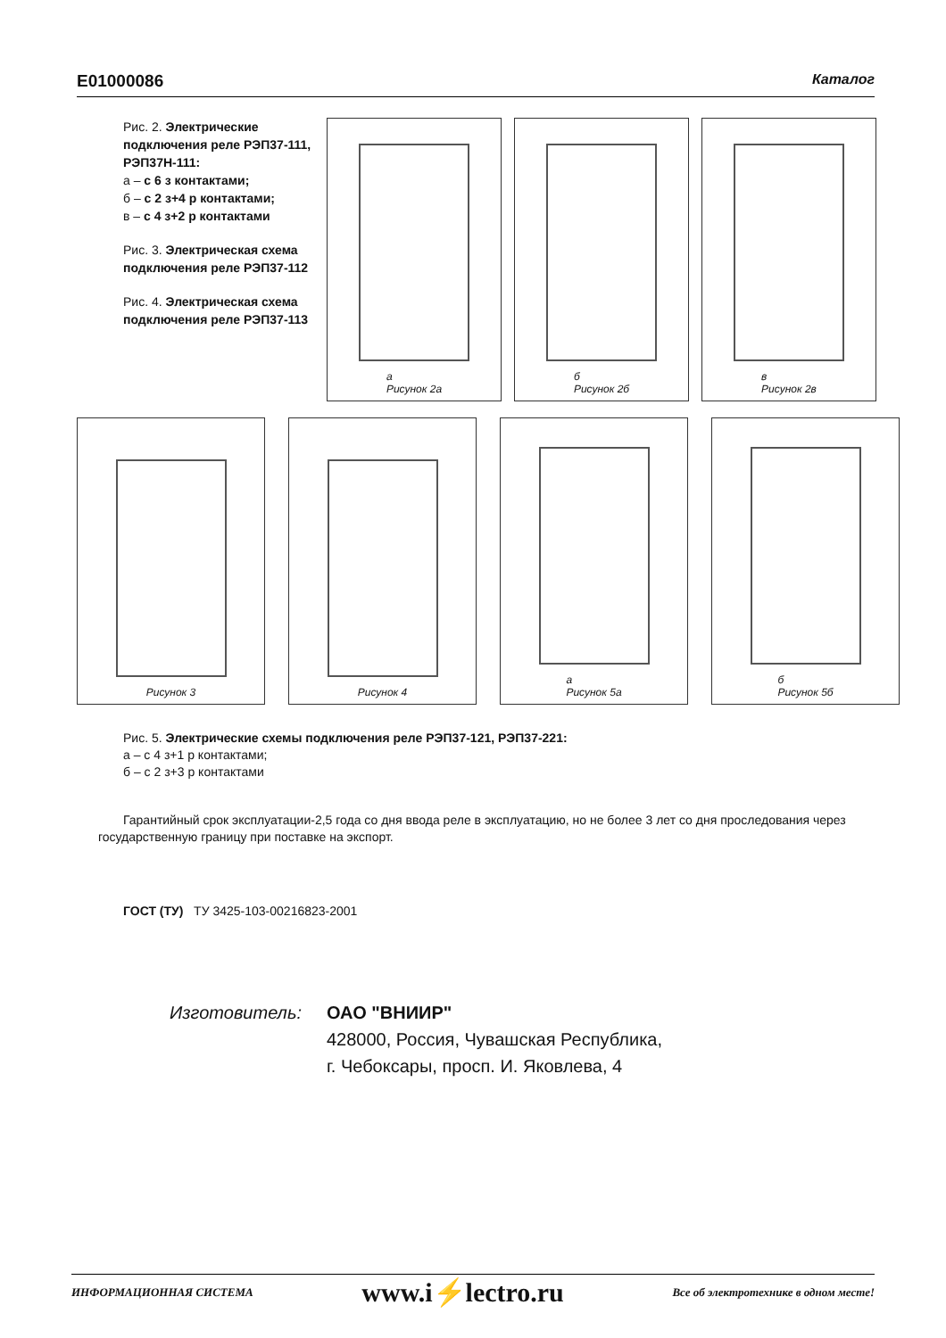E01000086 Каталог
Рис. 2. Электрические подключения реле РЭП37-111, РЭП37Н-111:
а – с 6 з контактами;
б – с 2 з+4 р контактами;
в – с 4 з+2 р контактами
Рис. 3. Электрическая схема подключения реле РЭП37-112
Рис. 4. Электрическая схема подключения реле РЭП37-113
а
Рисунок 2а
б
Рисунок 2б
в
Рисунок 2в
Рисунок 3 Рисунок 4 а
Рисунок 5а
б
Рисунок 5б
Рис. 5. Электрические схемы подключения реле РЭП37-121, РЭП37-221:
а – с 4 з+1 р контактами;
б – с 2 з+3 р контактами
Гарантийный срок эксплуатации-2,5 года со дня ввода реле в эксплуатацию, но не более 3 лет со дня проследования через государственную границу при поставке на экспорт.
ГОСТ (ТУ) ТУ 3425-103-00216823-2001
Изготовитель: ОАО "ВНИИР"
428000, Россия, Чувашская Республика,
г. Чебоксары, просп. И. Яковлева, 4
ИНФОРМАЦИОННАЯ СИСТЕМА www.i⚡lectro.ru Все об электротехнике в одном месте!